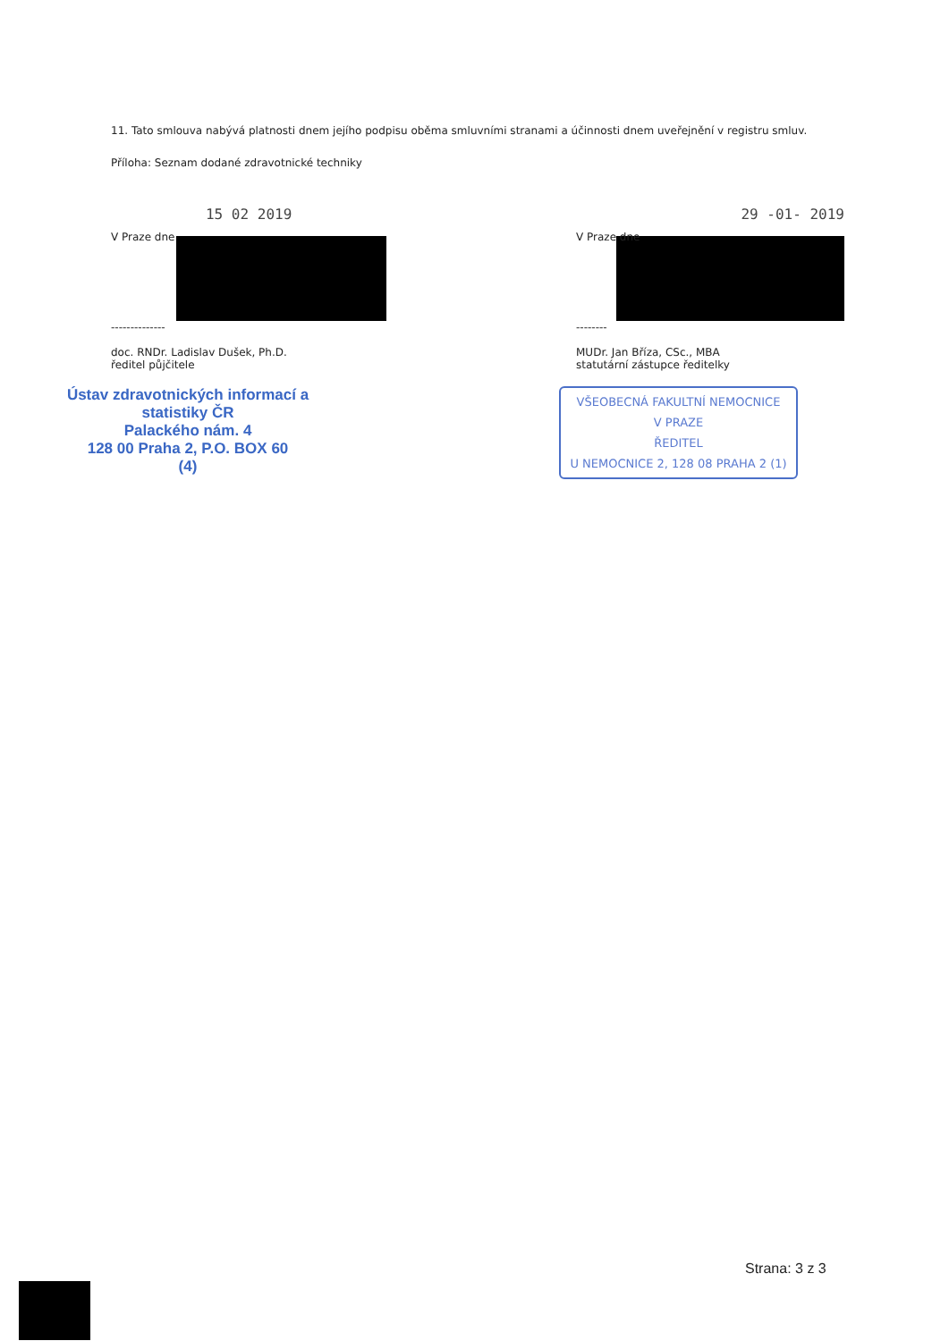11. Tato smlouva nabývá platnosti dnem jejího podpisu oběma smluvními stranami a účinnosti dnem uveřejnění v registru smluv.
Příloha: Seznam dodané zdravotnické techniky
15 02 2019
V Praze dne
--------------
doc. RNDr. Ladislav Dušek, Ph.D.
ředitel půjčitele
29 -01- 2019
V Praze dne
--------
MUDr. Jan Bříza, CSc., MBA
statutární zástupce ředitelky
Ústav zdravotnických informací a statistiky ČR
Palackého nám. 4
128 00 Praha 2, P.O. BOX 60
(4)
VŠEOBECNÁ FAKULTNÍ NEMOCNICE
V PRAZE
ŘEDITEL
U NEMOCNICE 2, 128 08 PRAHA 2 (1)
Strana: 3 z 3